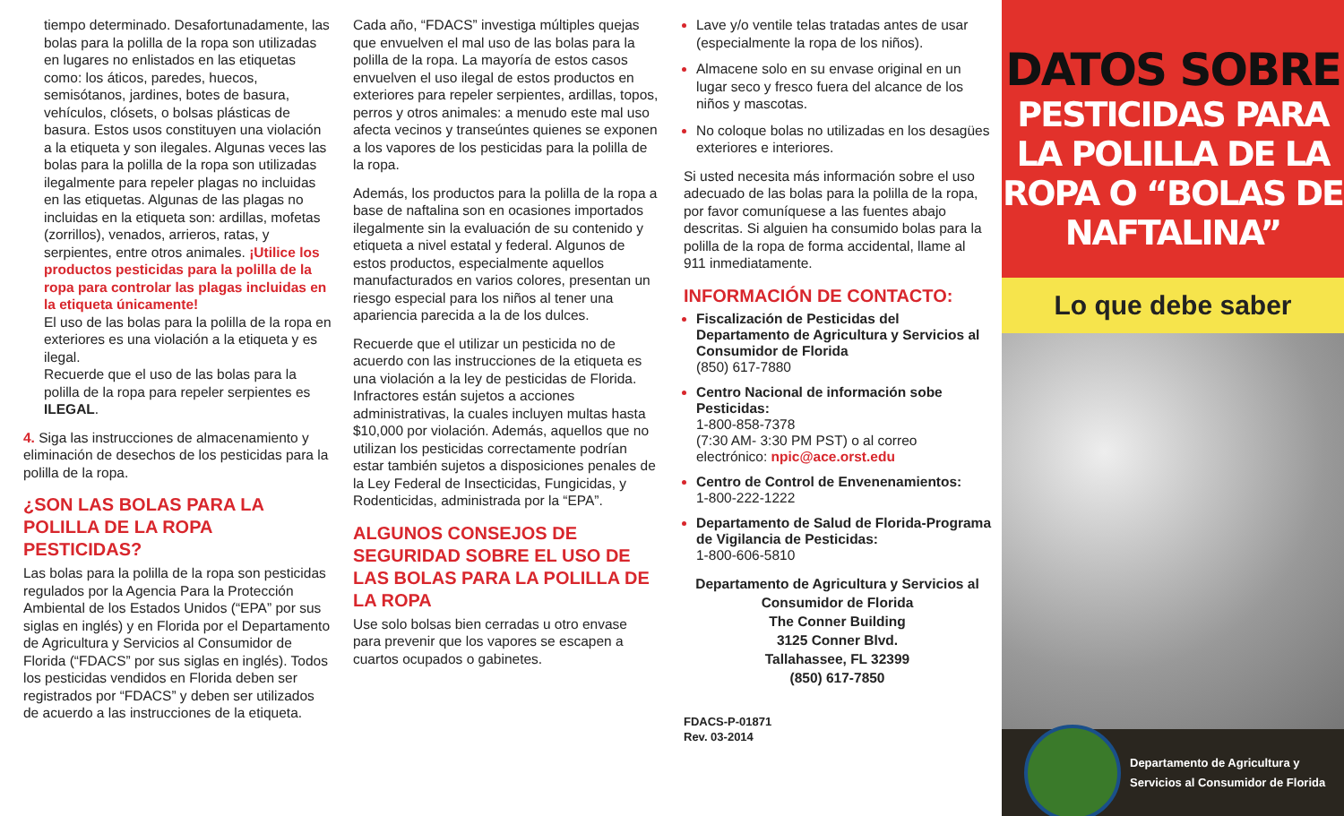tiempo determinado. Desafortunadamente, las bolas para la polilla de la ropa son utilizadas en lugares no enlistados en las etiquetas como: los áticos, paredes, huecos, semisótanos, jardines, botes de basura, vehículos, clósets, o bolsas plásticas de basura. Estos usos constituyen una violación a la etiqueta y son ilegales. Algunas veces las bolas para la polilla de la ropa son utilizadas ilegalmente para repeler plagas no incluidas en las etiquetas. Algunas de las plagas no incluidas en la etiqueta son: ardillas, mofetas (zorrillos), venados, arrieros, ratas, y serpientes, entre otros animales. ¡Utilice los productos pesticidas para la polilla de la ropa para controlar las plagas incluidas en la etiqueta únicamente!
El uso de las bolas para la polilla de la ropa en exteriores es una violación a la etiqueta y es ilegal.
Recuerde que el uso de las bolas para la polilla de la ropa para repeler serpientes es ILEGAL.
4. Siga las instrucciones de almacenamiento y eliminación de desechos de los pesticidas para la polilla de la ropa.
¿SON LAS BOLAS PARA LA POLILLA DE LA ROPA PESTICIDAS?
Las bolas para la polilla de la ropa son pesticidas regulados por la Agencia Para la Protección Ambiental de los Estados Unidos (“EPA” por sus siglas en inglés) y en Florida por el Departamento de Agricultura y Servicios al Consumidor de Florida (“FDACS” por sus siglas en inglés). Todos los pesticidas vendidos en Florida deben ser registrados por “FDACS” y deben ser utilizados de acuerdo a las instrucciones de la etiqueta.
Cada año, “FDACS” investiga múltiples quejas que envuelven el mal uso de las bolas para la polilla de la ropa. La mayoría de estos casos envuelven el uso ilegal de estos productos en exteriores para repeler serpientes, ardillas, topos, perros y otros animales: a menudo este mal uso afecta vecinos y transeúntes quienes se exponen a los vapores de los pesticidas para la polilla de la ropa.
Además, los productos para la polilla de la ropa a base de naftalina son en ocasiones importados ilegalmente sin la evaluación de su contenido y etiqueta a nivel estatal y federal. Algunos de estos productos, especialmente aquellos manufacturados en varios colores, presentan un riesgo especial para los niños al tener una apariencia parecida a la de los dulces.
Recuerde que el utilizar un pesticida no de acuerdo con las instrucciones de la etiqueta es una violación a la ley de pesticidas de Florida. Infractores están sujetos a acciones administrativas, la cuales incluyen multas hasta $10,000 por violación. Además, aquellos que no utilizan los pesticidas correctamente podrían estar también sujetos a disposiciones penales de la Ley Federal de Insecticidas, Fungicidas, y Rodenticidas, administrada por la “EPA”.
ALGUNOS CONSEJOS DE SEGURIDAD SOBRE EL USO DE LAS BOLAS PARA LA POLILLA DE LA ROPA
Use solo bolsas bien cerradas u otro envase para prevenir que los vapores se escapen a cuartos ocupados o gabinetes.
Lave y/o ventile telas tratadas antes de usar (especialmente la ropa de los niños).
Almacene solo en su envase original en un lugar seco y fresco fuera del alcance de los niños y mascotas.
No coloque bolas no utilizadas en los desagües exteriores e interiores.
Si usted necesita más información sobre el uso adecuado de las bolas para la polilla de la ropa, por favor comuníquese a las fuentes abajo descritas. Si alguien ha consumido bolas para la polilla de la ropa de forma accidental, llame al 911 inmediatamente.
INFORMACIÓN DE CONTACTO:
Fiscalización de Pesticidas del Departamento de Agricultura y Servicios al Consumidor de Florida
(850) 617-7880
Centro Nacional de información sobe Pesticidas:
1-800-858-7378
(7:30 AM- 3:30 PM PST) o al correo electrónico: npic@ace.orst.edu
Centro de Control de Envenenamientos:
1-800-222-1222
Departamento de Salud de Florida-Programa de Vigilancia de Pesticidas:
1-800-606-5810
Departamento de Agricultura y Servicios al Consumidor de Florida
The Conner Building
3125 Conner Blvd.
Tallahassee, FL 32399
(850) 617-7850
FDACS-P-01871
Rev. 03-2014
DATOS SOBRE
PESTICIDAS PARA LA POLILLA DE LA ROPA O “BOLAS DE NAFTALINA”
Lo que debe saber
Departamento de Agricultura y
Servicios al Consumidor de Florida